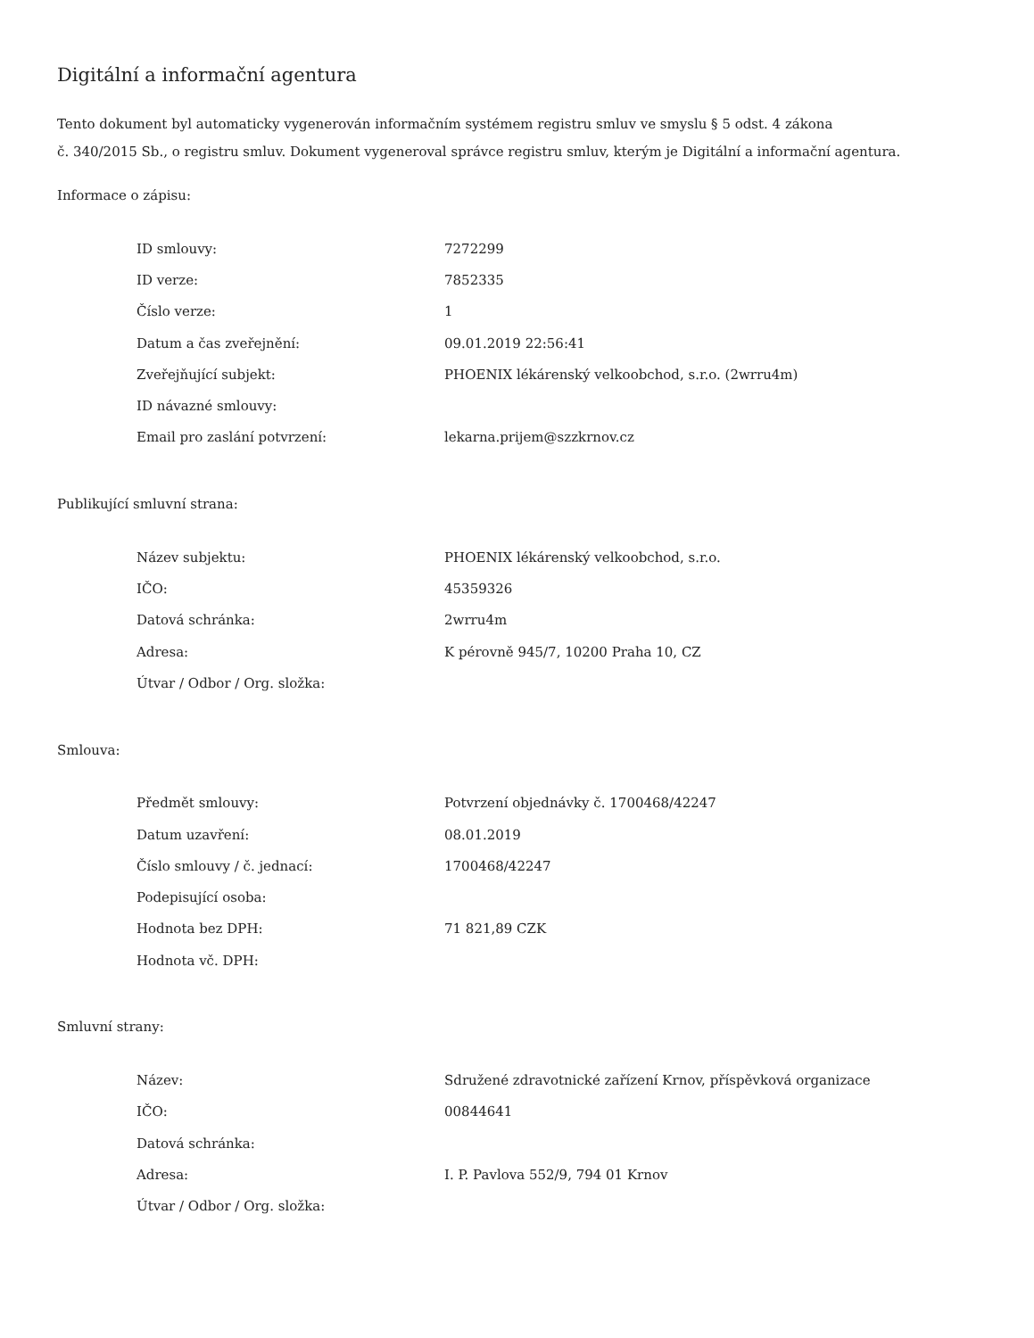Digitální a informační agentura
Tento dokument byl automaticky vygenerován informačním systémem registru smluv ve smyslu § 5 odst. 4 zákona
č. 340/2015 Sb., o registru smluv. Dokument vygeneroval správce registru smluv, kterým je Digitální a informační agentura.
Informace o zápisu:
| ID smlouvy: | 7272299 |
| ID verze: | 7852335 |
| Číslo verze: | 1 |
| Datum a čas zveřejnění: | 09.01.2019 22:56:41 |
| Zveřejňující subjekt: | PHOENIX lékárenský velkoobchod, s.r.o. (2wrru4m) |
| ID návazné smlouvy: | |
| Email pro zaslání potvrzení: | lekarna.prijem@szzkrnov.cz |
Publikující smluvní strana:
| Název subjektu: | PHOENIX lékárenský velkoobchod, s.r.o. |
| IČO: | 45359326 |
| Datová schránka: | 2wrru4m |
| Adresa: | K pérovně 945/7, 10200 Praha 10, CZ |
| Útvar / Odbor / Org. složka: | |
Smlouva:
| Předmět smlouvy: | Potvrzení objednávky č. 1700468/42247 |
| Datum uzavření: | 08.01.2019 |
| Číslo smlouvy / č. jednací: | 1700468/42247 |
| Podepisující osoba: | |
| Hodnota bez DPH: | 71 821,89 CZK |
| Hodnota vč. DPH: | |
Smluvní strany:
| Název: | Sdružené zdravotnické zařízení Krnov, příspěvková organizace |
| IČO: | 00844641 |
| Datová schránka: | |
| Adresa: | I. P. Pavlova 552/9, 794 01 Krnov |
| Útvar / Odbor / Org. složka: | |